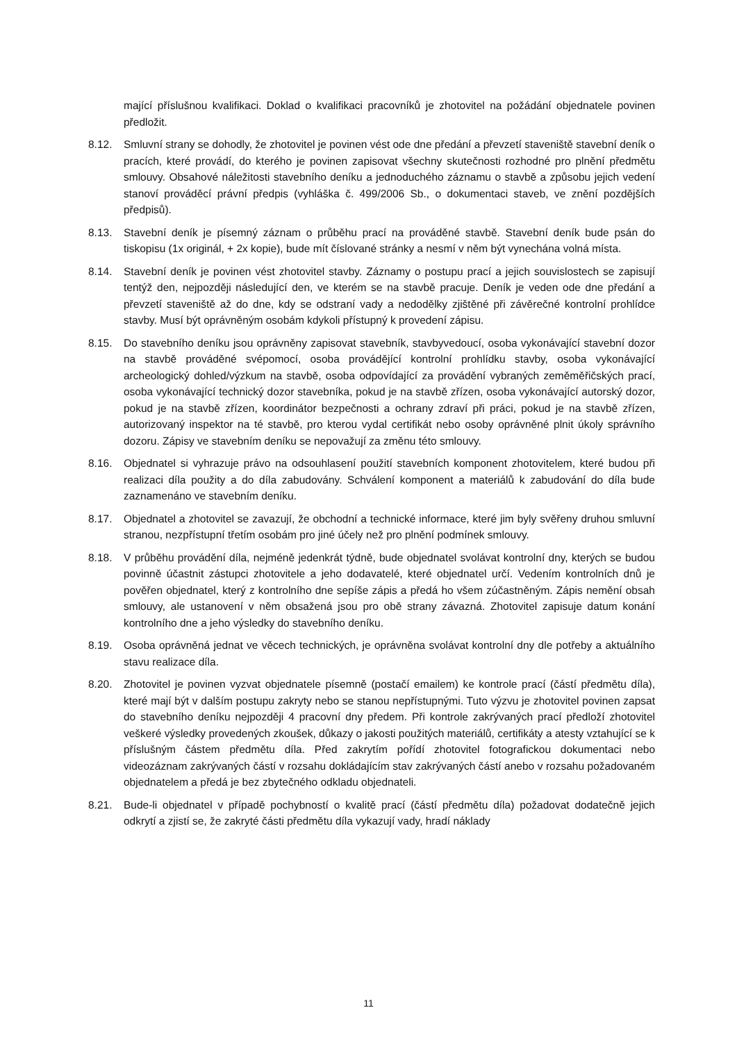mající příslušnou kvalifikaci. Doklad o kvalifikaci pracovníků je zhotovitel na požádání objednatele povinen předložit.
8.12. Smluvní strany se dohodly, že zhotovitel je povinen vést ode dne předání a převzetí staveniště stavební deník o pracích, které provádí, do kterého je povinen zapisovat všechny skutečnosti rozhodné pro plnění předmětu smlouvy. Obsahové náležitosti stavebního deníku a jednoduchého záznamu o stavbě a způsobu jejich vedení stanoví prováděcí právní předpis (vyhláška č. 499/2006 Sb., o dokumentaci staveb, ve znění pozdějších předpisů).
8.13. Stavební deník je písemný záznam o průběhu prací na prováděné stavbě. Stavební deník bude psán do tiskopisu (1x originál, + 2x kopie), bude mít číslované stránky a nesmí v něm být vynechána volná místa.
8.14. Stavební deník je povinen vést zhotovitel stavby. Záznamy o postupu prací a jejich souvislostech se zapisují tentýž den, nejpozději následující den, ve kterém se na stavbě pracuje. Deník je veden ode dne předání a převzetí staveniště až do dne, kdy se odstraní vady a nedodělky zjištěné při závěrečné kontrolní prohlídce stavby. Musí být oprávněným osobám kdykoli přístupný k provedení zápisu.
8.15. Do stavebního deníku jsou oprávněny zapisovat stavebník, stavbyvedoucí, osoba vykonávající stavební dozor na stavbě prováděné svépomocí, osoba provádějící kontrolní prohlídku stavby, osoba vykonávající archeologický dohled/výzkum na stavbě, osoba odpovídající za provádění vybraných zeměměřičských prací, osoba vykonávající technický dozor stavebníka, pokud je na stavbě zřízen, osoba vykonávající autorský dozor, pokud je na stavbě zřízen, koordinátor bezpečnosti a ochrany zdraví při práci, pokud je na stavbě zřízen, autorizovaný inspektor na té stavbě, pro kterou vydal certifikát nebo osoby oprávněné plnit úkoly správního dozoru. Zápisy ve stavebním deníku se nepovažují za změnu této smlouvy.
8.16. Objednatel si vyhrazuje právo na odsouhlasení použití stavebních komponent zhotovitelem, které budou při realizaci díla použity a do díla zabudovány. Schválení komponent a materiálů k zabudování do díla bude zaznamenáno ve stavebním deníku.
8.17. Objednatel a zhotovitel se zavazují, že obchodní a technické informace, které jim byly svěřeny druhou smluvní stranou, nezpřístupní třetím osobám pro jiné účely než pro plnění podmínek smlouvy.
8.18. V průběhu provádění díla, nejméně jedenkrát týdně, bude objednatel svolávat kontrolní dny, kterých se budou povinně účastnit zástupci zhotovitele a jeho dodavatelé, které objednatel určí. Vedením kontrolních dnů je pověřen objednatel, který z kontrolního dne sepíše zápis a předá ho všem zúčastněným. Zápis nemění obsah smlouvy, ale ustanovení v něm obsažená jsou pro obě strany závazná. Zhotovitel zapisuje datum konání kontrolního dne a jeho výsledky do stavebního deníku.
8.19. Osoba oprávněná jednat ve věcech technických, je oprávněna svolávat kontrolní dny dle potřeby a aktuálního stavu realizace díla.
8.20. Zhotovitel je povinen vyzvat objednatele písemně (postačí emailem) ke kontrole prací (částí předmětu díla), které mají být v dalším postupu zakryty nebo se stanou nepřístupnými. Tuto výzvu je zhotovitel povinen zapsat do stavebního deníku nejpozději 4 pracovní dny předem. Při kontrole zakrývaných prací předloží zhotovitel veškeré výsledky provedených zkoušek, důkazy o jakosti použitých materiálů, certifikáty a atesty vztahující se k příslušným částem předmětu díla. Před zakrytím pořídí zhotovitel fotografickou dokumentaci nebo videozáznam zakrývaných částí v rozsahu dokládajícím stav zakrývaných částí anebo v rozsahu požadovaném objednatelem a předá je bez zbytečného odkladu objednateli.
8.21. Bude-li objednatel v případě pochybností o kvalitě prací (částí předmětu díla) požadovat dodatečně jejich odkrytí a zjistí se, že zakryté části předmětu díla vykazují vady, hradí náklady
11